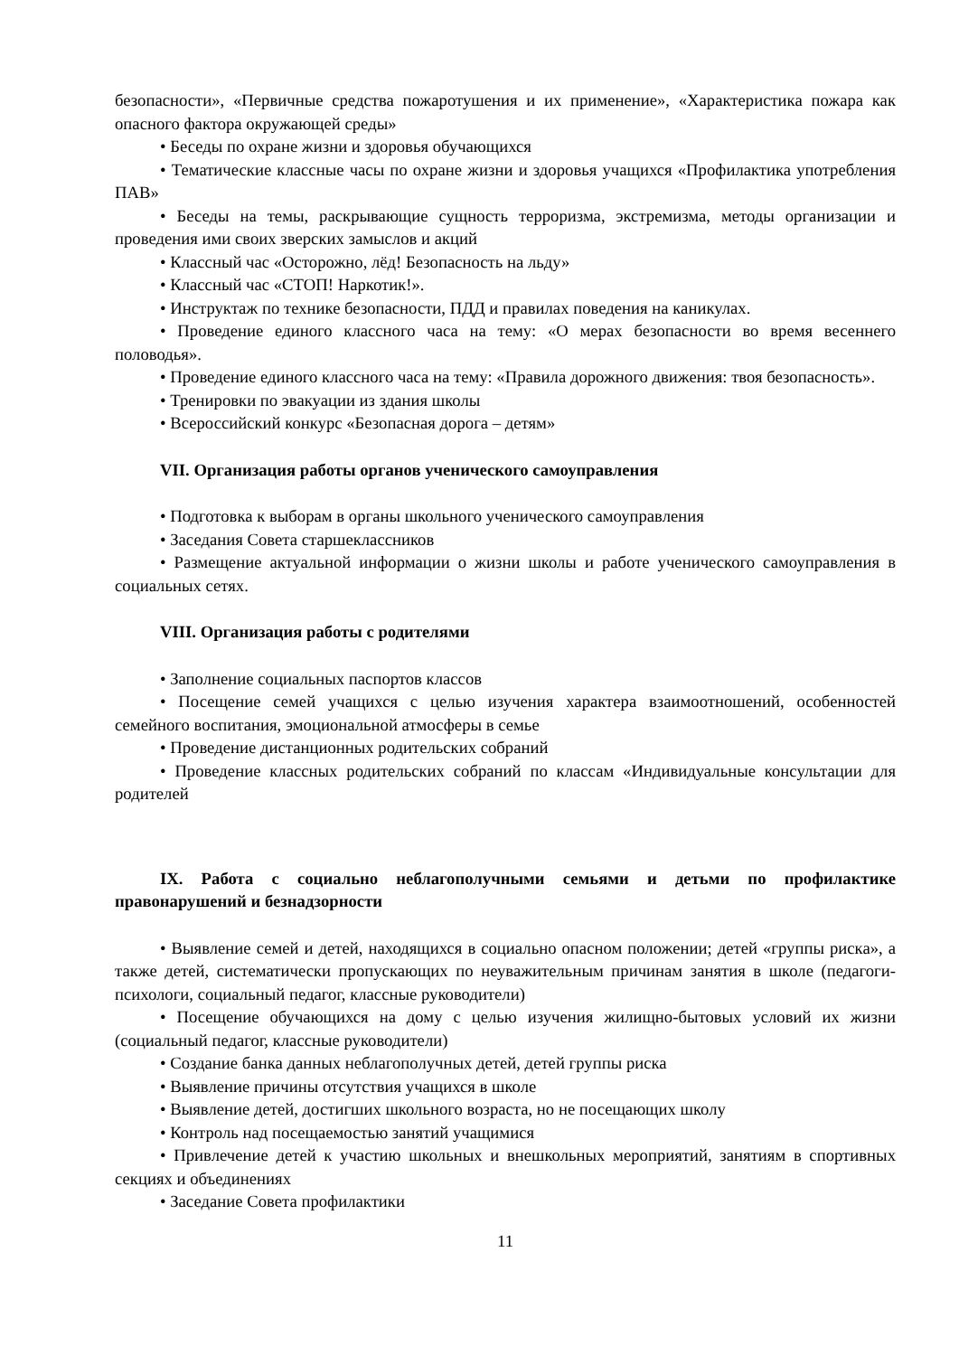безопасности», «Первичные средства пожаротушения и их применение», «Характеристика пожара как опасного фактора окружающей среды»
• Беседы по охране жизни и здоровья обучающихся
• Тематические классные часы по охране жизни и здоровья учащихся «Профилактика употребления ПАВ»
• Беседы на темы, раскрывающие сущность терроризма, экстремизма, методы организации и проведения ими своих зверских замыслов и акций
• Классный час «Осторожно, лёд! Безопасность на льду»
• Классный час «СТОП! Наркотик!».
• Инструктаж по технике безопасности, ПДД и правилах поведения на каникулах.
• Проведение единого классного часа на тему: «О мерах безопасности во время весеннего половодья».
• Проведение единого классного часа на тему: «Правила дорожного движения: твоя безопасность».
• Тренировки по эвакуации из здания школы
• Всероссийский конкурс «Безопасная дорога – детям»
VII. Организация работы органов ученического самоуправления
• Подготовка к выборам в органы школьного ученического самоуправления
• Заседания Совета старшеклассников
• Размещение актуальной информации о жизни школы и работе ученического самоуправления в социальных сетях.
VIII. Организация работы с родителями
• Заполнение социальных паспортов классов
• Посещение семей учащихся с целью изучения характера взаимоотношений, особенностей семейного воспитания, эмоциональной атмосферы в семье
• Проведение дистанционных родительских собраний
• Проведение классных родительских собраний по классам «Индивидуальные консультации для родителей
IX. Работа с социально неблагополучными семьями и детьми по профилактике правонарушений и безнадзорности
• Выявление семей и детей, находящихся в социально опасном положении; детей «группы риска», а также детей, систематически пропускающих по неуважительным причинам занятия в школе (педагоги-психологи, социальный педагог, классные руководители)
• Посещение обучающихся на дому с целью изучения жилищно-бытовых условий их жизни (социальный педагог, классные руководители)
• Создание банка данных неблагополучных детей, детей группы риска
• Выявление причины отсутствия учащихся в школе
• Выявление детей, достигших школьного возраста, но не посещающих школу
• Контроль над посещаемостью занятий учащимися
• Привлечение детей к участию школьных и внешкольных мероприятий, занятиям в спортивных секциях и объединениях
• Заседание Совета профилактики
11